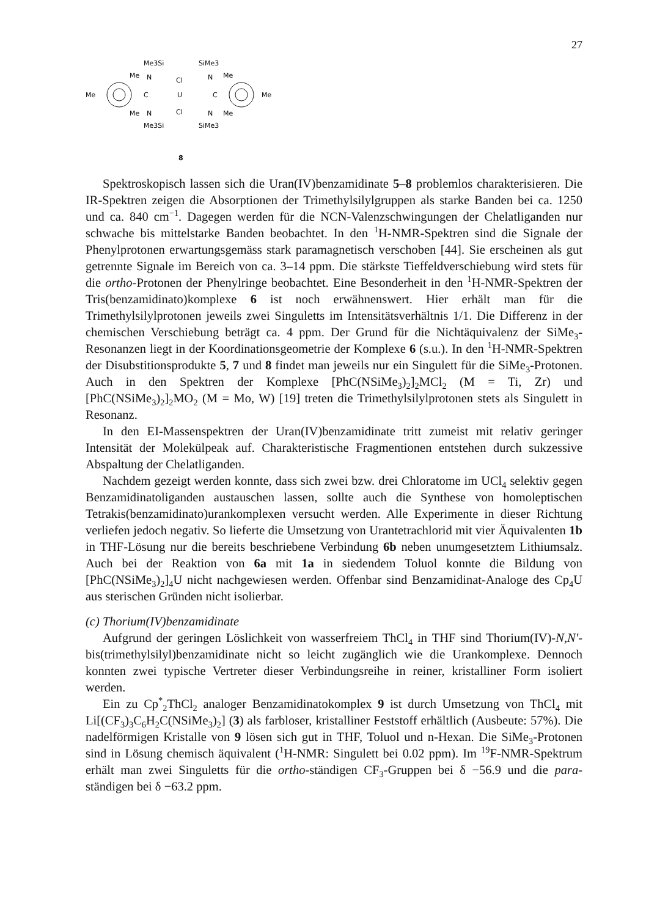27
Me3Si
SiMe3
Me
Me
Me
Me
N
N
Cl
U
Cl
C
C
N
N
Me
Me
Me3Si
SiMe3
8
Spektroskopisch lassen sich die Uran(IV)benzamidinate 5–8 problemlos charakterisieren. Die IR-Spektren zeigen die Absorptionen der Trimethylsilylgruppen als starke Banden bei ca. 1250 und ca. 840 cm<sup>−1</sup>. Dagegen werden für die NCN-Valenzschwingungen der Chelatliganden nur schwache bis mittelstarke Banden beobachtet. In den <sup>1</sup>H-NMR-Spektren sind die Signale der Phenylprotonen erwartungsgemäss stark paramagnetisch verschoben [44]. Sie erscheinen als gut getrennte Signale im Bereich von ca. 3–14 ppm. Die stärkste Tieffeldverschiebung wird stets für die ortho-Protonen der Phenylringe beobachtet. Eine Besonderheit in den <sup>1</sup>H-NMR-Spektren der Tris(benzamidinato)komplexe 6 ist noch erwähnenswert. Hier erhält man für die Trimethylsilylprotonen jeweils zwei Singuletts im Intensitätsverhältnis 1/1. Die Differenz in der chemischen Verschiebung beträgt ca. 4 ppm. Der Grund für die Nichtäquivalenz der SiMe<sub>3</sub>-Resonanzen liegt in der Koordinationsgeometrie der Komplexe 6 (s.u.). In den <sup>1</sup>H-NMR-Spektren der Disubstitionsprodukte 5, 7 und 8 findet man jeweils nur ein Singulett für die SiMe<sub>3</sub>-Protonen. Auch in den Spektren der Komplexe [PhC(NSiMe<sub>3</sub>)<sub>2</sub>]<sub>2</sub>MCl<sub>2</sub> (M = Ti, Zr) und [PhC(NSiMe<sub>3</sub>)<sub>2</sub>]<sub>2</sub>MO<sub>2</sub> (M = Mo, W) [19] treten die Trimethylsilylprotonen stets als Singulett in Resonanz.
In den EI-Massenspektren der Uran(IV)benzamidinate tritt zumeist mit relativ geringer Intensität der Molekülpeak auf. Charakteristische Fragmentionen entstehen durch sukzessive Abspaltung der Chelatliganden.
Nachdem gezeigt werden konnte, dass sich zwei bzw. drei Chloratome im UCl<sub>4</sub> selektiv gegen Benzamidinatoliganden austauschen lassen, sollte auch die Synthese von homoleptischen Tetrakis(benzamidinato)urankomplexen versucht werden. Alle Experimente in dieser Richtung verliefen jedoch negativ. So lieferte die Umsetzung von Urantetrachlorid mit vier Äquivalenten 1b in THF-Lösung nur die bereits beschriebene Verbindung 6b neben unumgesetztem Lithiumsalz. Auch bei der Reaktion von 6a mit 1a in siedendem Toluol konnte die Bildung von [PhC(NSiMe<sub>3</sub>)<sub>2</sub>]<sub>4</sub>U nicht nachgewiesen werden. Offenbar sind Benzamidinat-Analoge des Cp<sub>4</sub>U aus sterischen Gründen nicht isolierbar.
(c) Thorium(IV)benzamidinate
Aufgrund der geringen Löslichkeit von wasserfreiem ThCl<sub>4</sub> in THF sind Thorium(IV)-N,N′-bis(trimethylsilyl)benzamidinate nicht so leicht zugänglich wie die Urankomplexe. Dennoch konnten zwei typische Vertreter dieser Verbindungsreihe in reiner, kristalliner Form isoliert werden.
Ein zu Cp<sup>*</sup><sub>2</sub>ThCl<sub>2</sub> analoger Benzamidinatokomplex 9 ist durch Umsetzung von ThCl<sub>4</sub> mit Li[(CF<sub>3</sub>)<sub>3</sub>C<sub>6</sub>H<sub>2</sub>C(NSiMe<sub>3</sub>)<sub>2</sub>] (3) als farbloser, kristalliner Feststoff erhältlich (Ausbeute: 57%). Die nadelförmigen Kristalle von 9 lösen sich gut in THF, Toluol und n-Hexan. Die SiMe<sub>3</sub>-Protonen sind in Lösung chemisch äquivalent (<sup>1</sup>H-NMR: Singulett bei 0.02 ppm). Im <sup>19</sup>F-NMR-Spektrum erhält man zwei Singuletts für die ortho-ständigen CF<sub>3</sub>-Gruppen bei δ −56.9 und die para-ständigen bei δ −63.2 ppm.